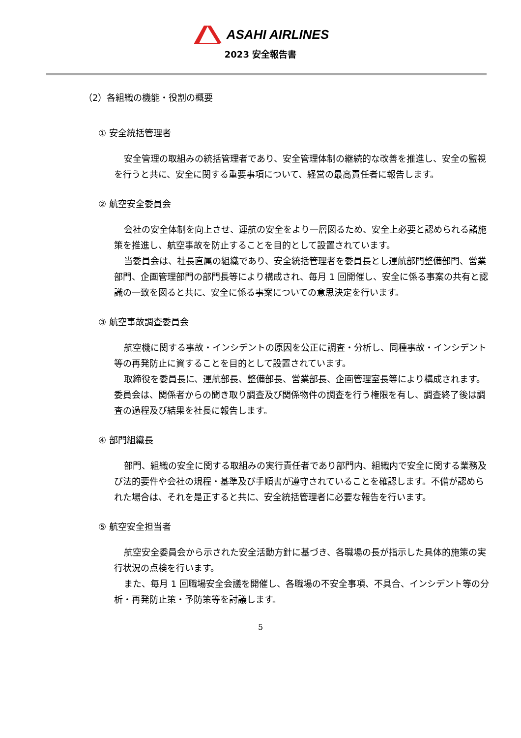ASAHI AIRLINES
2023 安全報告書
（2）各組織の機能・役割の概要
① 安全統括管理者
安全管理の取組みの統括管理者であり、安全管理体制の継続的な改善を推進し、安全の監視を行うと共に、安全に関する重要事項について、経営の最高責任者に報告します。
② 航空安全委員会
会社の安全体制を向上させ、運航の安全をより一層図るため、安全上必要と認められる諸施策を推進し、航空事故を防止することを目的として設置されています。
当委員会は、社長直属の組織であり、安全統括管理者を委員長とし運航部門整備部門、営業部門、企画管理部門の部門長等により構成され、毎月 1 回開催し、安全に係る事案の共有と認識の一致を図ると共に、安全に係る事案についての意思決定を行います。
③ 航空事故調査委員会
航空機に関する事故・インシデントの原因を公正に調査・分析し、同種事故・インシデント等の再発防止に資することを目的として設置されています。
取締役を委員長に、運航部長、整備部長、営業部長、企画管理室長等により構成されます。委員会は、関係者からの聞き取り調査及び関係物件の調査を行う権限を有し、調査終了後は調査の過程及び結果を社長に報告します。
④ 部門組織長
部門、組織の安全に関する取組みの実行責任者であり部門内、組織内で安全に関する業務及び法的要件や会社の規程・基準及び手順書が遵守されていることを確認します。不備が認められた場合は、それを是正すると共に、安全統括管理者に必要な報告を行います。
⑤ 航空安全担当者
航空安全委員会から示された安全活動方針に基づき、各職場の長が指示した具体的施策の実行状況の点検を行います。
また、毎月 1 回職場安全会議を開催し、各職場の不安全事項、不具合、インシデント等の分析・再発防止策・予防策等を討議します。
5